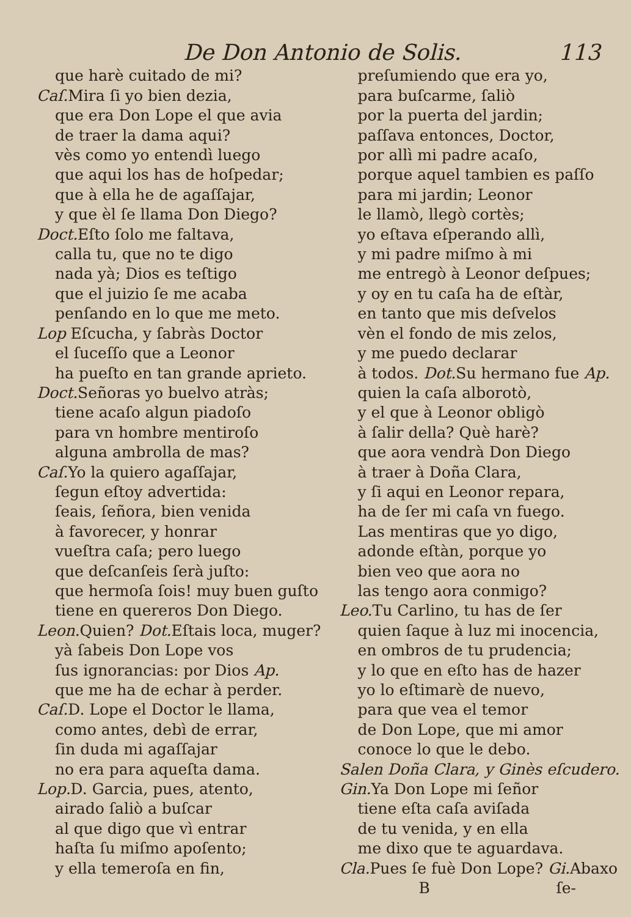De Don Antonio de Solis. 113
que harè cuitado de mi?
Caſ. Mira ſi yo bien dezia,
que era Don Lope el que avia
de traer la dama aqui?
vès como yo entendì luego
que aqui los has de hoſpedar;
que à ella he de agaſſajar,
y que èl ſe llama Don Diego?
Doct. Eſto ſolo me faltava,
calla tu, que no te digo
nada yà; Dios es teſtigo
que el juizio ſe me acaba
penſando en lo que me meto.
Lop Eſcucha, y ſabràs Doctor
el ſuceſſo que a Leonor
ha pueſto en tan grande aprieto.
Doct. Señoras yo buelvo atràs;
tiene acaſo algun piadoſo
para vn hombre mentiroſo
alguna ambrolla de mas?
Caſ. Yo la quiero agaſſajar,
ſegun eſtoy advertida:
ſeais, ſeñora, bien venida
à favorecer, y honrar
vueſtra caſa; pero luego
que deſcanſeis ſerà juſto:
que hermoſa ſois! muy buen guſto
tiene en quereros Don Diego.
Leon. Quien? Dot. Eſtais loca, muger?
yà ſabeis Don Lope vos
ſus ignorancias: por Dios Ap.
que me ha de echar à perder.
Caſ. D. Lope el Doctor le llama,
como antes, debì de errar,
ſin duda mi agaſſajar
no era para aqueſta dama.
Lop. D. Garcia, pues, atento,
airado ſaliò a buſcar
al que digo que vì entrar
haſta ſu miſmo apoſento;
y ella temeroſa en fin,
preſumiendo que era yo,
para buſcarme, ſaliò
por la puerta del jardin;
paſſava entonces, Doctor,
por allì mi padre acaſo,
porque aquel tambien es paſſo
para mi jardin; Leonor
le llamò, llegò cortès;
yo eſtava eſperando allì,
y mi padre miſmo à mi
me entregò à Leonor deſpues;
y oy en tu caſa ha de eſtàr,
en tanto que mis deſvelos
vèn el fondo de mis zelos,
y me puedo declarar
à todos. Dot. Su hermano fue Ap.
quien la caſa alborotò,
y el que à Leonor obligò
à ſalir della? Què harè?
que aora vendrà Don Diego
à traer à Doña Clara,
y ſi aqui en Leonor repara,
ha de ſer mi caſa vn fuego.
Las mentiras que yo digo,
adonde eſtàn, porque yo
bien veo que aora no
las tengo aora conmigo?
Leo. Tu Carlino, tu has de ſer
quien ſaque à luz mi inocencia,
en ombros de tu prudencia;
y lo que en eſto has de hazer
yo lo eſtimarè de nuevo,
para que vea el temor
de Don Lope, que mi amor
conoce lo que le debo.
Salen Doña Clara, y Ginès eſcudero.
Gin. Ya Don Lope mi ſeñor
tiene eſta caſa aviſada
de tu venida, y en ella
me dixo que te aguardava.
Cla. Pues ſe fuè Don Lope? Gi. Abaxo
B ſe-